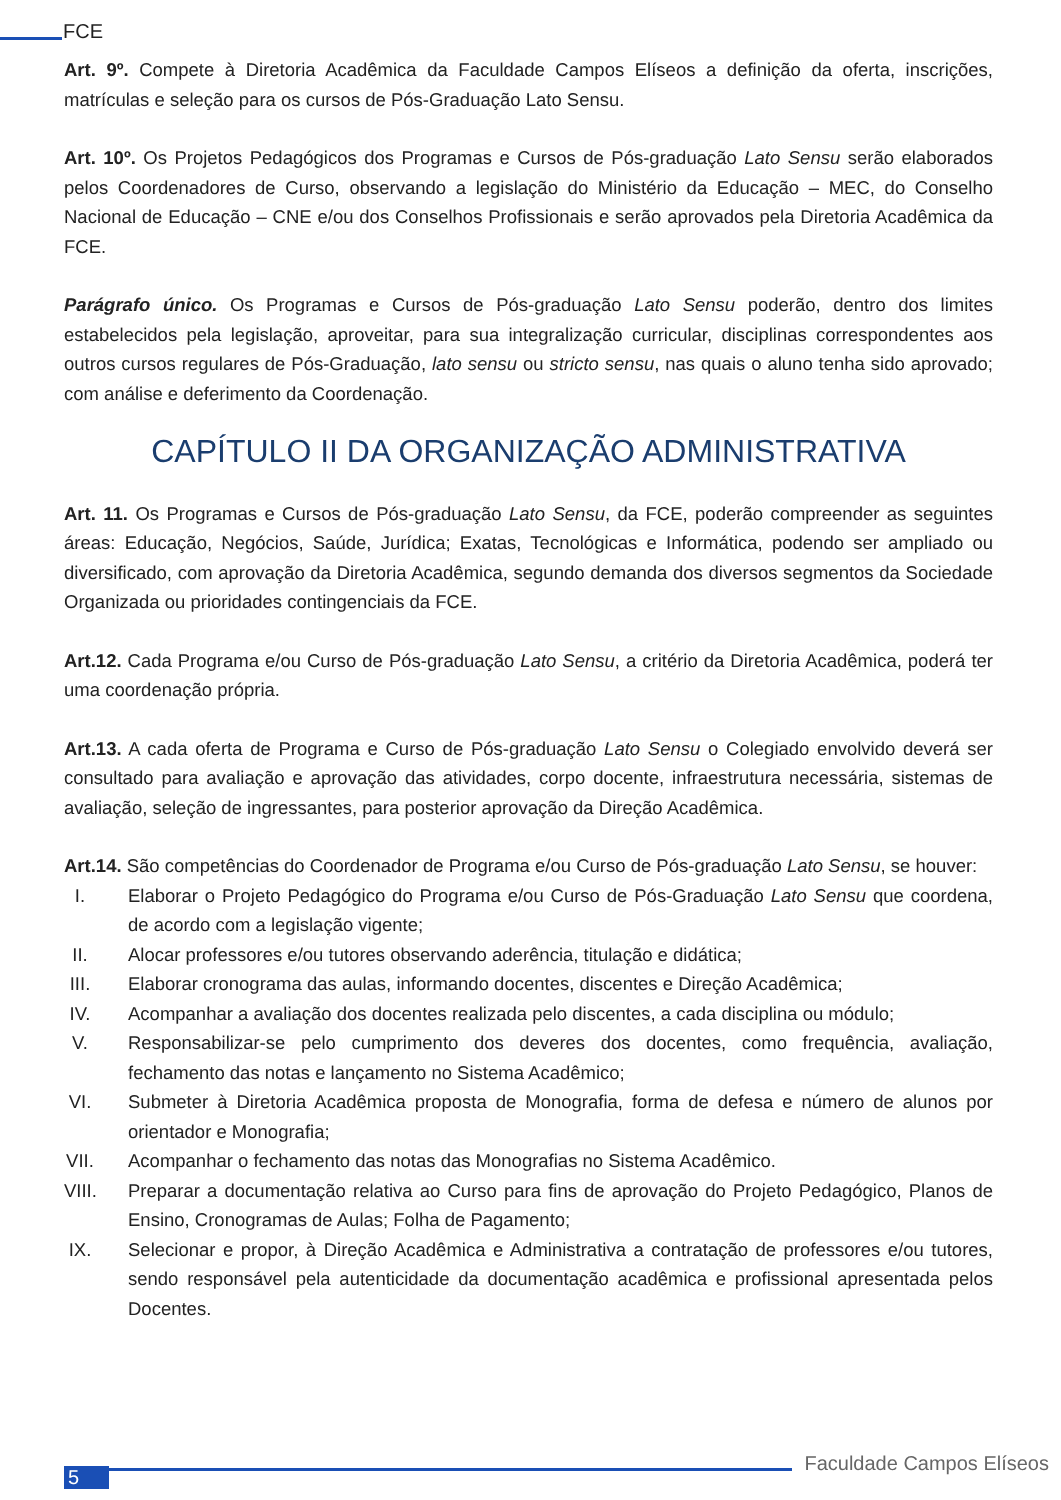FCE
Art. 9º. Compete à Diretoria Acadêmica da Faculdade Campos Elíseos a definição da oferta, inscrições, matrículas e seleção para os cursos de Pós-Graduação Lato Sensu.
Art. 10º. Os Projetos Pedagógicos dos Programas e Cursos de Pós-graduação Lato Sensu serão elaborados pelos Coordenadores de Curso, observando a legislação do Ministério da Educação – MEC, do Conselho Nacional de Educação – CNE e/ou dos Conselhos Profissionais e serão aprovados pela Diretoria Acadêmica da FCE.
Parágrafo único. Os Programas e Cursos de Pós-graduação Lato Sensu poderão, dentro dos limites estabelecidos pela legislação, aproveitar, para sua integralização curricular, disciplinas correspondentes aos outros cursos regulares de Pós-Graduação, lato sensu ou stricto sensu, nas quais o aluno tenha sido aprovado; com análise e deferimento da Coordenação.
CAPÍTULO II DA ORGANIZAÇÃO ADMINISTRATIVA
Art. 11. Os Programas e Cursos de Pós-graduação Lato Sensu, da FCE, poderão compreender as seguintes áreas: Educação, Negócios, Saúde, Jurídica; Exatas, Tecnológicas e Informática, podendo ser ampliado ou diversificado, com aprovação da Diretoria Acadêmica, segundo demanda dos diversos segmentos da Sociedade Organizada ou prioridades contingenciais da FCE.
Art.12. Cada Programa e/ou Curso de Pós-graduação Lato Sensu, a critério da Diretoria Acadêmica, poderá ter uma coordenação própria.
Art.13. A cada oferta de Programa e Curso de Pós-graduação Lato Sensu o Colegiado envolvido deverá ser consultado para avaliação e aprovação das atividades, corpo docente, infraestrutura necessária, sistemas de avaliação, seleção de ingressantes, para posterior aprovação da Direção Acadêmica.
Art.14. São competências do Coordenador de Programa e/ou Curso de Pós-graduação Lato Sensu, se houver:
I. Elaborar o Projeto Pedagógico do Programa e/ou Curso de Pós-Graduação Lato Sensu que coordena, de acordo com a legislação vigente;
II. Alocar professores e/ou tutores observando aderência, titulação e didática;
III. Elaborar cronograma das aulas, informando docentes, discentes e Direção Acadêmica;
IV. Acompanhar a avaliação dos docentes realizada pelo discentes, a cada disciplina ou módulo;
V. Responsabilizar-se pelo cumprimento dos deveres dos docentes, como frequência, avaliação, fechamento das notas e lançamento no Sistema Acadêmico;
VI. Submeter à Diretoria Acadêmica proposta de Monografia, forma de defesa e número de alunos por orientador e Monografia;
VII. Acompanhar o fechamento das notas das Monografias no Sistema Acadêmico.
VIII. Preparar a documentação relativa ao Curso para fins de aprovação do Projeto Pedagógico, Planos de Ensino, Cronogramas de Aulas; Folha de Pagamento;
IX. Selecionar e propor, à Direção Acadêmica e Administrativa a contratação de professores e/ou tutores, sendo responsável pela autenticidade da documentação acadêmica e profissional apresentada pelos Docentes.
5
Faculdade Campos Elíseos